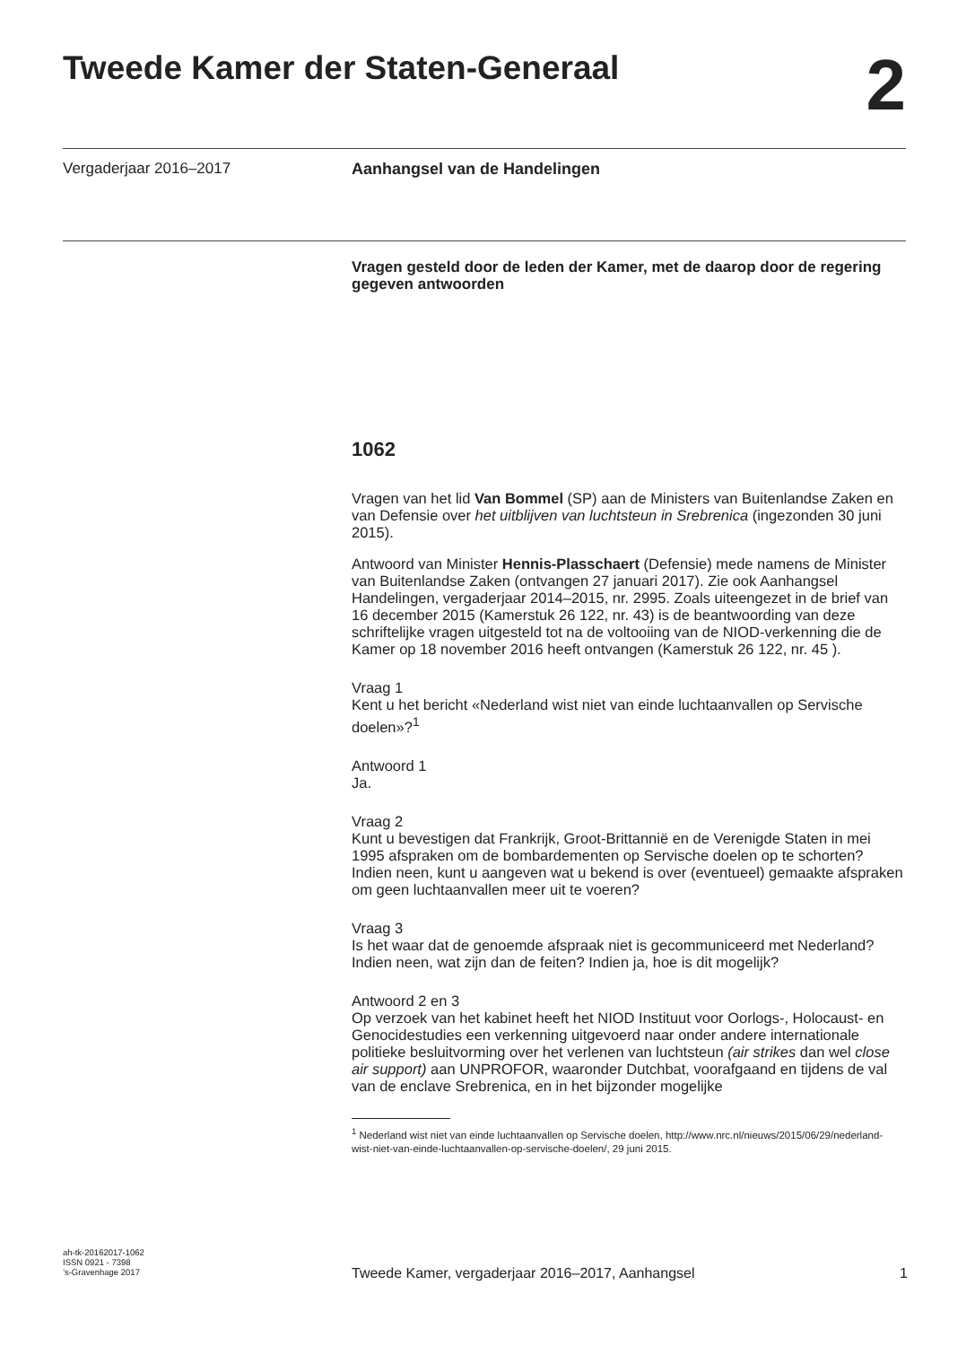Tweede Kamer der Staten-Generaal
2
Vergaderjaar 2016–2017 Aanhangsel van de Handelingen
Vragen gesteld door de leden der Kamer, met de daarop door de regering gegeven antwoorden
1062
Vragen van het lid Van Bommel (SP) aan de Ministers van Buitenlandse Zaken en van Defensie over het uitblijven van luchtsteun in Srebrenica (ingezonden 30 juni 2015).
Antwoord van Minister Hennis-Plasschaert (Defensie) mede namens de Minister van Buitenlandse Zaken (ontvangen 27 januari 2017). Zie ook Aanhangsel Handelingen, vergaderjaar 2014–2015, nr. 2995. Zoals uiteengezet in de brief van 16 december 2015 (Kamerstuk 26 122, nr. 43) is de beantwoording van deze schriftelijke vragen uitgesteld tot na de voltooiing van de NIOD-verkenning die de Kamer op 18 november 2016 heeft ontvangen (Kamerstuk 26 122, nr. 45 ).
Vraag 1
Kent u het bericht «Nederland wist niet van einde luchtaanvallen op Servische doelen»?<sup>1</sup>
Antwoord 1
Ja.
Vraag 2
Kunt u bevestigen dat Frankrijk, Groot-Brittannië en de Verenigde Staten in mei 1995 afspraken om de bombardementen op Servische doelen op te schorten? Indien neen, kunt u aangeven wat u bekend is over (eventueel) gemaakte afspraken om geen luchtaanvallen meer uit te voeren?
Vraag 3
Is het waar dat de genoemde afspraak niet is gecommuniceerd met Nederland? Indien neen, wat zijn dan de feiten? Indien ja, hoe is dit mogelijk?
Antwoord 2 en 3
Op verzoek van het kabinet heeft het NIOD Instituut voor Oorlogs-, Holocaust- en Genocidestudies een verkenning uitgevoerd naar onder andere internationale politieke besluitvorming over het verlenen van luchtsteun (air strikes dan wel close air support) aan UNPROFOR, waaronder Dutchbat, voorafgaand en tijdens de val van de enclave Srebrenica, en in het bijzonder mogelijke
<sup>1</sup> Nederland wist niet van einde luchtaanvallen op Servische doelen, http://www.nrc.nl/nieuws/2015/06/29/nederland-wist-niet-van-einde-luchtaanvallen-op-servische-doelen/, 29 juni 2015.
ah-tk-20162017-1062
ISSN 0921 - 7398
’s-Gravenhage 2017
Tweede Kamer, vergaderjaar 2016–2017, Aanhangsel 1